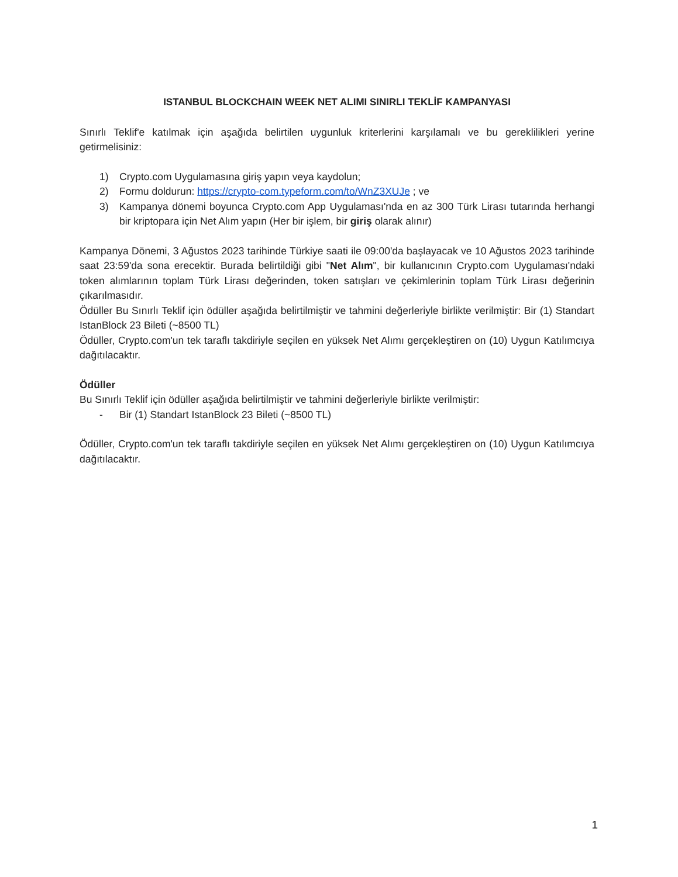ISTANBUL BLOCKCHAIN WEEK NET ALIMI SINIRLI TEKLİF KAMPANYASI
Sınırlı Teklif'e katılmak için aşağıda belirtilen uygunluk kriterlerini karşılamalı ve bu gereklilikleri yerine getirmelisiniz:
1) Crypto.com Uygulamasına giriş yapın veya kaydolun;
2) Formu doldurun: https://crypto-com.typeform.com/to/WnZ3XUJe ; ve
3) Kampanya dönemi boyunca Crypto.com App Uygulaması'nda en az 300 Türk Lirası tutarında herhangi bir kriptopara için Net Alım yapın (Her bir işlem, bir giriş olarak alınır)
Kampanya Dönemi, 3 Ağustos 2023 tarihinde Türkiye saati ile 09:00'da başlayacak ve 10 Ağustos 2023 tarihinde saat 23:59'da sona erecektir. Burada belirtildiği gibi "Net Alım", bir kullanıcının Crypto.com Uygulaması'ndaki token alımlarının toplam Türk Lirası değerinden, token satışları ve çekimlerinin toplam Türk Lirası değerinin çıkarılmasıdır.
Ödüller Bu Sınırlı Teklif için ödüller aşağıda belirtilmiştir ve tahmini değerleriyle birlikte verilmiştir: Bir (1) Standart IstanBlock 23 Bileti (~8500 TL)
Ödüller, Crypto.com'un tek taraflı takdiriyle seçilen en yüksek Net Alımı gerçekleştiren on (10) Uygun Katılımcıya dağıtılacaktır.
Ödüller
Bu Sınırlı Teklif için ödüller aşağıda belirtilmiştir ve tahmini değerleriyle birlikte verilmiştir:
- Bir (1) Standart IstanBlock 23 Bileti (~8500 TL)
Ödüller, Crypto.com'un tek taraflı takdiriyle seçilen en yüksek Net Alımı gerçekleştiren on (10) Uygun Katılımcıya dağıtılacaktır.
1